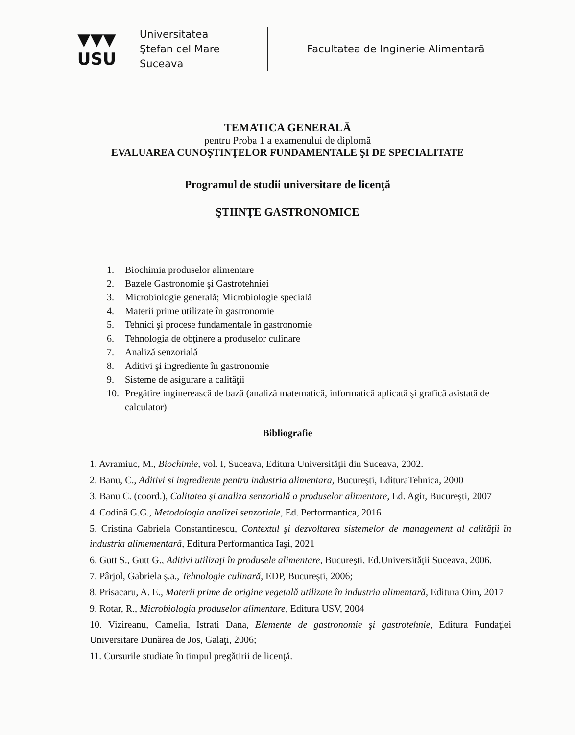▼▼▼
USU
Universitatea
Ştefan cel Mare
Suceava
Facultatea de Inginerie Alimentară
TEMATICA GENERALĂ
pentru Proba 1 a examenului de diplomă
EVALUAREA CUNOŞTINŢELOR FUNDAMENTALE ŞI DE SPECIALITATE
Programul de studii universitare de licenţă
ŞTIINŢE GASTRONOMICE
1. Biochimia produselor alimentare
2. Bazele Gastronomie şi Gastrotehniei
3. Microbiologie generală; Microbiologie specială
4. Materii prime utilizate în gastronomie
5. Tehnici şi procese fundamentale în gastronomie
6. Tehnologia de obţinere a produselor culinare
7. Analiză senzorială
8. Aditivi şi ingrediente în gastronomie
9. Sisteme de asigurare a calităţii
10. Pregătire inginerească de bază (analiză matematică, informatică aplicată şi grafică asistată de calculator)
Bibliografie
1. Avramiuc, M., Biochimie, vol. I, Suceava, Editura Universităţii din Suceava, 2002.
2. Banu, C., Aditivi si ingrediente pentru industria alimentara, Bucureşti, EdituraTehnica, 2000
3. Banu C. (coord.), Calitatea şi analiza senzorială a produselor alimentare, Ed. Agir, Bucureşti, 2007
4. Codină G.G., Metodologia analizei senzoriale, Ed. Performantica, 2016
5. Cristina Gabriela Constantinescu, Contextul şi dezvoltarea sistemelor de management al calităţii în industria alimementară, Editura Performantica Iaşi, 2021
6. Gutt S., Gutt G., Aditivi utilizaţi în produsele alimentare, Bucureşti, Ed.Universităţii Suceava, 2006.
7. Pârjol, Gabriela ş.a., Tehnologie culinară, EDP, Bucureşti, 2006;
8. Prisacaru, A. E., Materii prime de origine vegetală utilizate în industria alimentară, Editura Oim, 2017
9. Rotar, R., Microbiologia produselor alimentare, Editura USV, 2004
10. Vizireanu, Camelia, Istrati Dana, Elemente de gastronomie şi gastrotehnie, Editura Fundaţiei Universitare Dunărea de Jos, Galaţi, 2006;
11. Cursurile studiate în timpul pregătirii de licenţă.